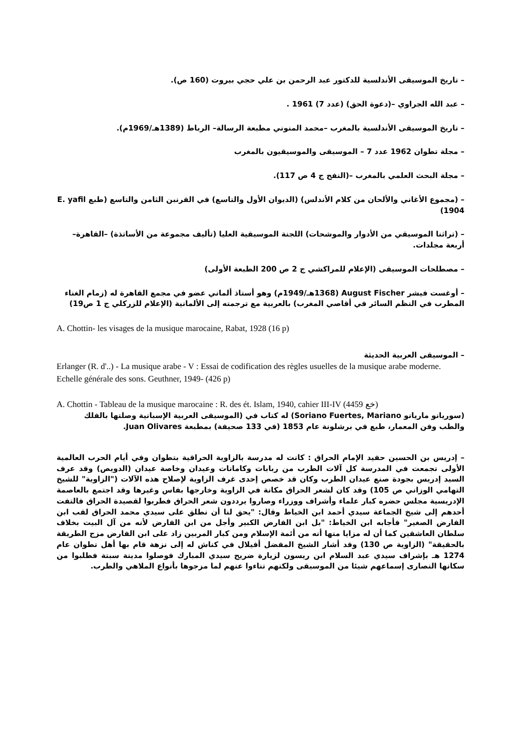– تاريخ الموسيقى الأندلسية للدكتور عبد الرحمن بن علي حجي بيروت (160 ص).
– عبد الله الجراوي –(دعوة الحق) (عدد 7) 1961 .
– تاريخ الموسيقى الأندلسية بالمغرب –محمد المنوني مطبعة الرسالة– الرباط (1389هـ/1969م).
– مجلة تطوان 1962 عدد 7 – الموسيقى والموسيقيون بالمغرب
– مجلة البحث العلمي بالمغرب –(النفح ج 4 ص 117).
– (مجموع الأغاني والألحان من كلام الأندلس) (الديوان الأول والتاسع) في القرنبن الثامن والتاسع (طبع E. yafil 1904)
– (تراثنا الموسيقي من الأدوار والموشحات) اللجنة الموسيقية العليا (تأليف مجموعة من الأساتذة) –القاهرة– أربعة مجلدات.
– مصطلحات الموسيقى (الإعلام للمراكشي ج 2 ص 200 الطبعة الأولى)
– أوغست فيشر August Fischer (1368هـ/1949م) وهو أستاذ ألماني عضو في مجمع القاهرة له (زمام الغناء المطرب في النظم السائر في أقاصي المغرب) بالعربية مع ترجمته إلى الألمانية (الإعلام للزركلي ج 1 ص19)
A. Chottin- les visages de la musique marocaine, Rabat, 1928 (16 p)
– الموسيقى العربية الحديثة
Erlanger (R. d'..) - La musique arabe - V : Essai de codification des règles usuelles de la musique arabe moderne. Echelle générale des sons. Geuthner, 1949- (426 p)
A. Chottin - Tableau de la musique marocaine : R. des ét. Islam, 1940, cahier III-IV (4459 خع)
(سوريانو ماريانو Soriano Fuertes, Mariano) له كتاب في (الموسيقى العربية الإسبانية وصلتها بالفلك والطب وفن المعمار، طبع في برشلونة عام 1853 (في 133 صحيفة) بمطبعة Juan Olivares.
– إدريس بن الحسين حفيد الإمام الحراق : كانت له مدرسة بالزاوية الحراقية بتطوان وفي أيام الحرب العالمية الأولى تجمعت في المدرسة كل آلات الطرب من ربابات وكامانات وعيدان وخاصة عيدان (الدويص) وقد عرف السيد إدريس بجودة صنع عيدان الطرب وكان قد خصص إحدى غرف الزاوية لإصلاح هذه الآلات ("الزاوية" للشيخ التهامي الوزاني ص 105) وقد كان لشعر الحراق مكانة في الزاوية وخارجها بفاس وغيرها وقد اجتمع بالعاصمة الإدريسية مجلس حضره كبار علماء وأشراف ووزراء وصاروا يرددون شعر الحراق فطربوا لقصيدة الحراق فالتفت أحدهم إلى شيخ الجماعة سيدي أحمد ابن الخياط وقال: "يحق لنا أن نطلق على سيدي محمد الحراق لقب ابن الفارض الصغير" فأجابه ابن الخياط: "بل ابن الفارض الكبير وأجل من ابن الفارض لأنه من آل البيت بخلاف سلطان العاشقين كما أن له مزايا منها أنه من أئمة الإسلام ومن كبار المربين زاد على ابن الفارض مزج الطريقة بالحقيقة" (الزاوية ص 130) وقد أشار الشيخ المفضل أفيلال في كناش له إلى نزهة قام بها أهل تطوان عام 1274 هـ بإشراف سيدي عبد السلام ابن ريسون لزيارة ضريح سيدي المبارك فوصلوا مدينة سبتة فطلبوا من سكانها النصارى إسماعهم شيئا من الموسيقى ولكنهم تناءوا عنهم لما مزجوها بأنواع الملاهي والطرب.